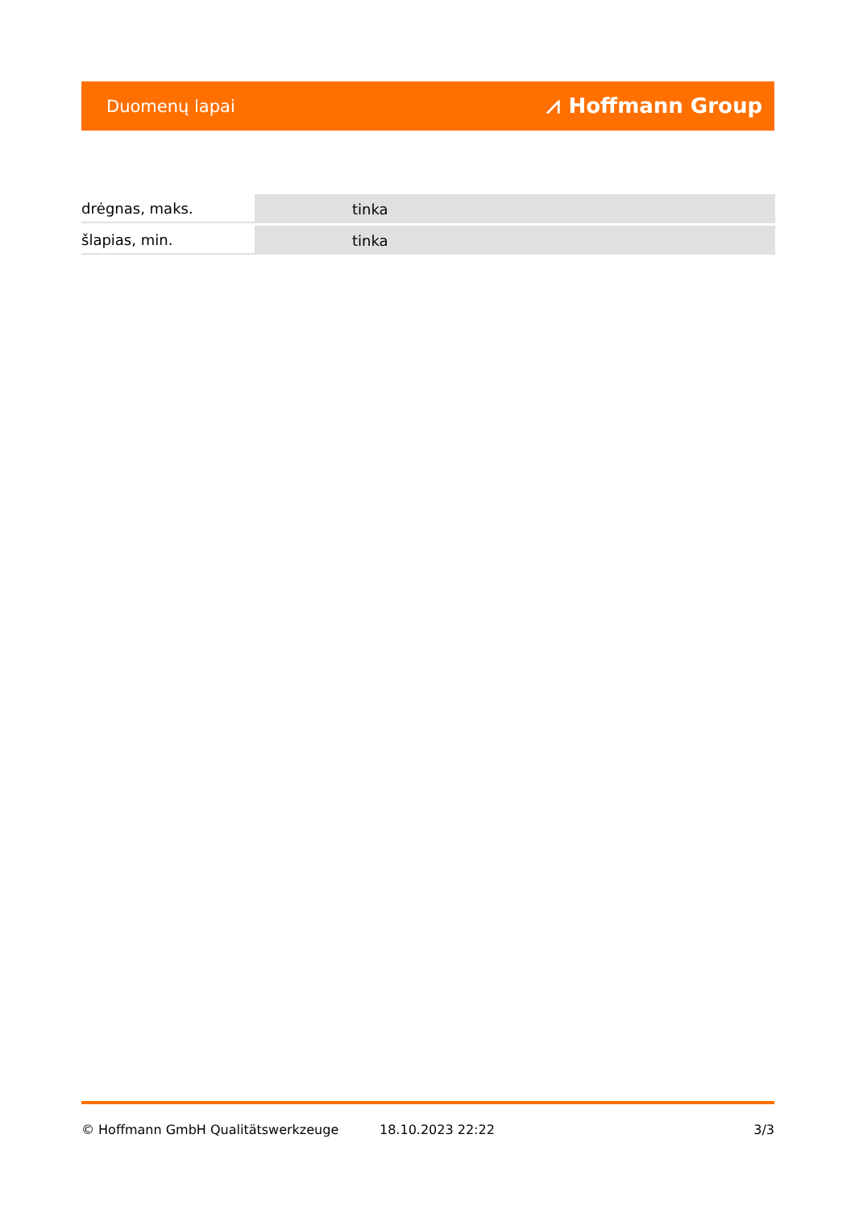Duomenų lapai ⩘ Hoffmann Group
| drėgnas, maks. | tinka |
| šlapias, min. | tinka |
© Hoffmann GmbH Qualitätswerkzeuge 18.10.2023 22:22 3/3